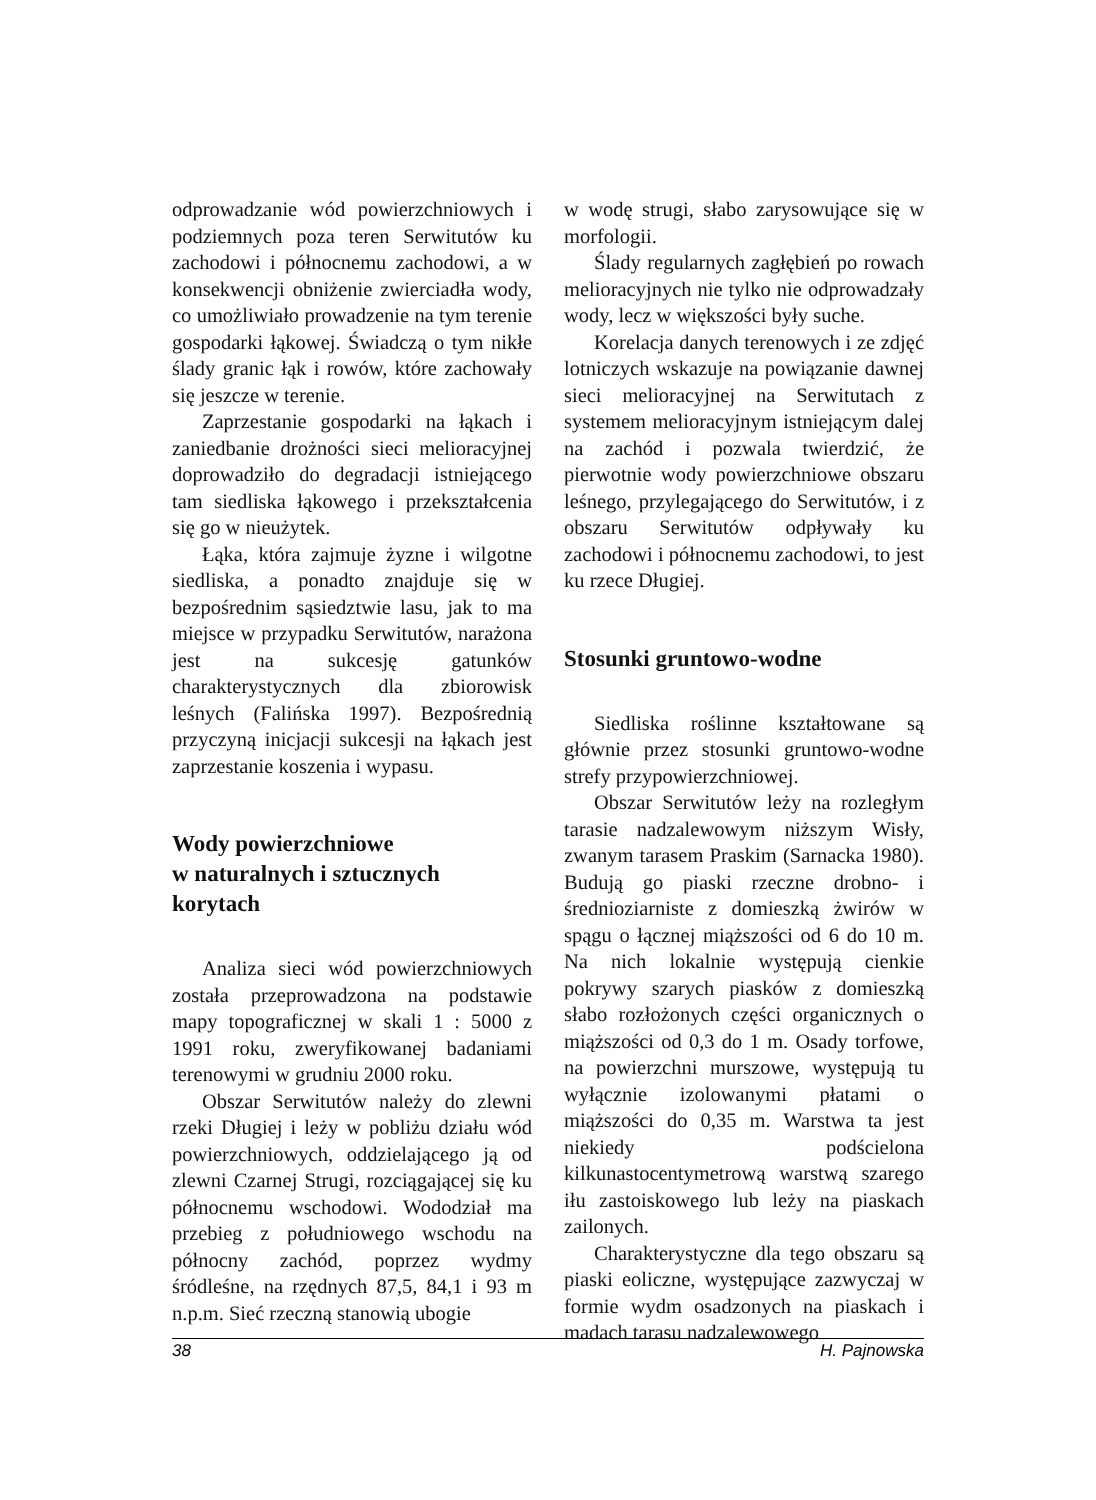odprowadzanie wód powierzchniowych i podziemnych poza teren Serwitutów ku zachodowi i północnemu zachodowi, a w konsekwencji obniżenie zwierciadła wody, co umożliwiało prowadzenie na tym terenie gospodarki łąkowej. Świadczą o tym nikłe ślady granic łąk i rowów, które zachowały się jeszcze w terenie.
Zaprzestanie gospodarki na łąkach i zaniedbanie drożności sieci melioracyjnej doprowadziło do degradacji istniejącego tam siedliska łąkowego i przekształcenia się go w nieużytek.
Łąka, która zajmuje żyzne i wilgotne siedliska, a ponadto znajduje się w bezpośrednim sąsiedztwie lasu, jak to ma miejsce w przypadku Serwitutów, narażona jest na sukcesję gatunków charakterystycznych dla zbiorowisk leśnych (Falińska 1997). Bezpośrednią przyczyną inicjacji sukcesji na łąkach jest zaprzestanie koszenia i wypasu.
Wody powierzchniowe
w naturalnych i sztucznych
korytach
Analiza sieci wód powierzchniowych została przeprowadzona na podstawie mapy topograficznej w skali 1 : 5000 z 1991 roku, zweryfikowanej badaniami terenowymi w grudniu 2000 roku.
Obszar Serwitutów należy do zlewni rzeki Długiej i leży w pobliżu działu wód powierzchniowych, oddzielającego ją od zlewni Czarnej Strugi, rozciągającej się ku północnemu wschodowi. Wododział ma przebieg z południowego wschodu na północny zachód, poprzez wydmy śródleśne, na rzędnych 87,5, 84,1 i 93 m n.p.m. Sieć rzeczną stanowią ubogie
w wodę strugi, słabo zarysowujące się w morfologii.
Ślady regularnych zagłębień po rowach melioracyjnych nie tylko nie odprowadzały wody, lecz w większości były suche.
Korelacja danych terenowych i ze zdjęć lotniczych wskazuje na powiązanie dawnej sieci melioracyjnej na Serwitutach z systemem melioracyjnym istniejącym dalej na zachód i pozwala twierdzić, że pierwotnie wody powierzchniowe obszaru leśnego, przylegającego do Serwitutów, i z obszaru Serwitutów odpływały ku zachodowi i północnemu zachodowi, to jest ku rzece Długiej.
Stosunki gruntowo-wodne
Siedliska roślinne kształtowane są głównie przez stosunki gruntowo-wodne strefy przypowierzchniowej.
Obszar Serwitutów leży na rozległym tarasie nadzalewowym niższym Wisły, zwanym tarasem Praskim (Sarnacka 1980). Budują go piaski rzeczne drobno- i średnioziarniste z domieszką żwirów w spągu o łącznej miąższości od 6 do 10 m. Na nich lokalnie występują cienkie pokrywy szarych piasków z domieszką słabo rozłożonych części organicznych o miąższości od 0,3 do 1 m. Osady torfowe, na powierzchni murszowe, występują tu wyłącznie izolowanymi płatami o miąższości do 0,35 m. Warstwa ta jest niekiedy podścielona kilkunastocentymetrową warstwą szarego iłu zastoiskowego lub leży na piaskach zailonych.
Charakterystyczne dla tego obszaru są piaski eoliczne, występujące zazwyczaj w formie wydm osadzonych na piaskach i madach tarasu nadzalewowego
38 H. Pajnowska